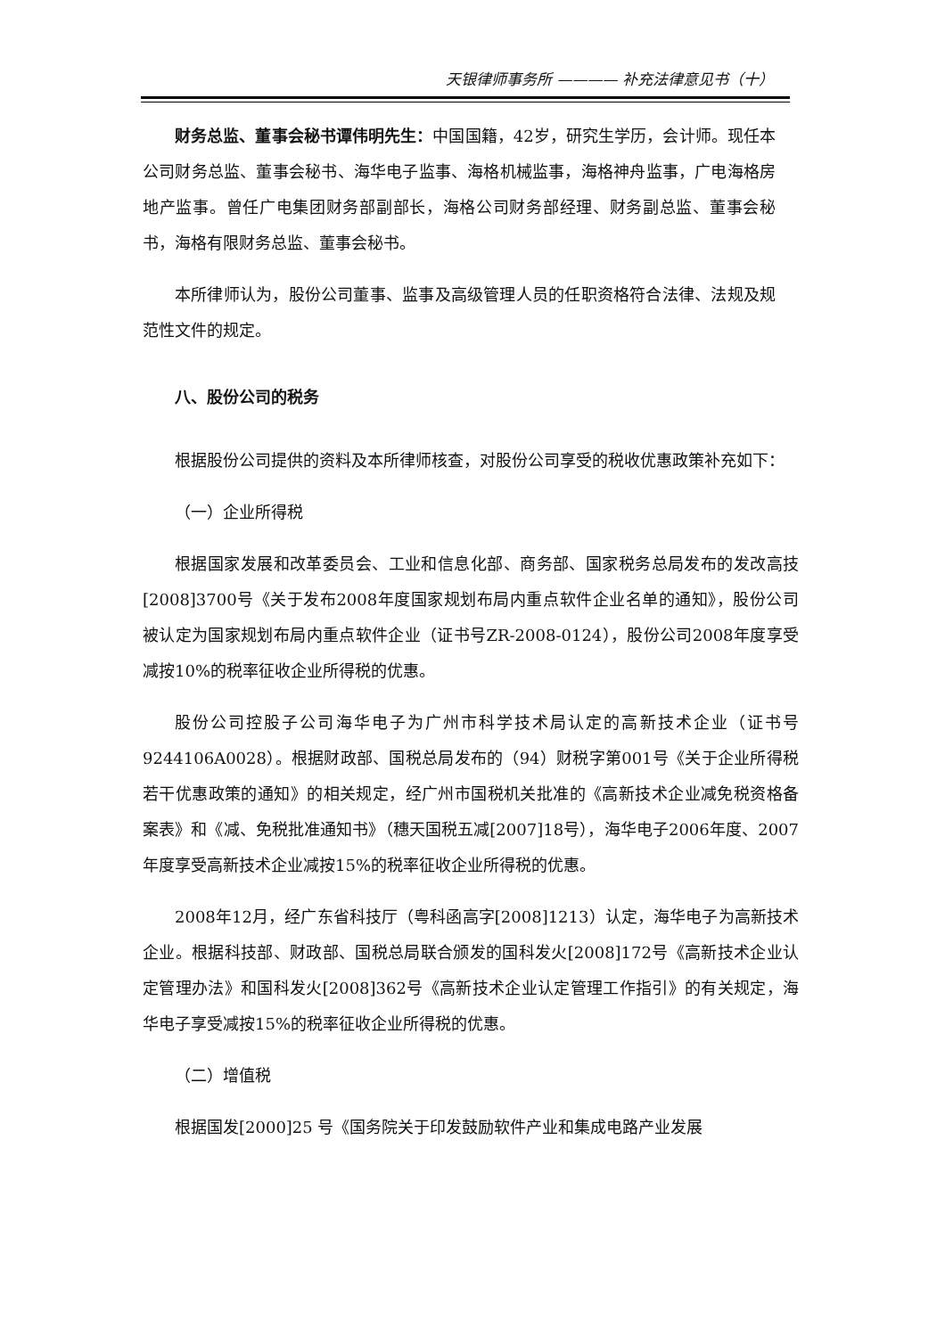天银律师事务所 ———— 补充法律意见书（十）
财务总监、董事会秘书谭伟明先生：中国国籍，42岁，研究生学历，会计师。现任本公司财务总监、董事会秘书、海华电子监事、海格机械监事，海格神舟监事，广电海格房地产监事。曾任广电集团财务部副部长，海格公司财务部经理、财务副总监、董事会秘书，海格有限财务总监、董事会秘书。
本所律师认为，股份公司董事、监事及高级管理人员的任职资格符合法律、法规及规范性文件的规定。
八、股份公司的税务
根据股份公司提供的资料及本所律师核查，对股份公司享受的税收优惠政策补充如下：
（一）企业所得税
根据国家发展和改革委员会、工业和信息化部、商务部、国家税务总局发布的发改高技[2008]3700号《关于发布2008年度国家规划布局内重点软件企业名单的通知》，股份公司被认定为国家规划布局内重点软件企业（证书号ZR-2008-0124），股份公司2008年度享受减按10%的税率征收企业所得税的优惠。
股份公司控股子公司海华电子为广州市科学技术局认定的高新技术企业（证书号9244106A0028）。根据财政部、国税总局发布的（94）财税字第001号《关于企业所得税若干优惠政策的通知》的相关规定，经广州市国税机关批准的《高新技术企业减免税资格备案表》和《减、免税批准通知书》（穗天国税五减[2007]18号），海华电子2006年度、2007年度享受高新技术企业减按15%的税率征收企业所得税的优惠。
2008年12月，经广东省科技厅（粤科函高字[2008]1213）认定，海华电子为高新技术企业。根据科技部、财政部、国税总局联合颁发的国科发火[2008]172号《高新技术企业认定管理办法》和国科发火[2008]362号《高新技术企业认定管理工作指引》的有关规定，海华电子享受减按15%的税率征收企业所得税的优惠。
（二）增值税
根据国发[2000]25 号《国务院关于印发鼓励软件产业和集成电路产业发展